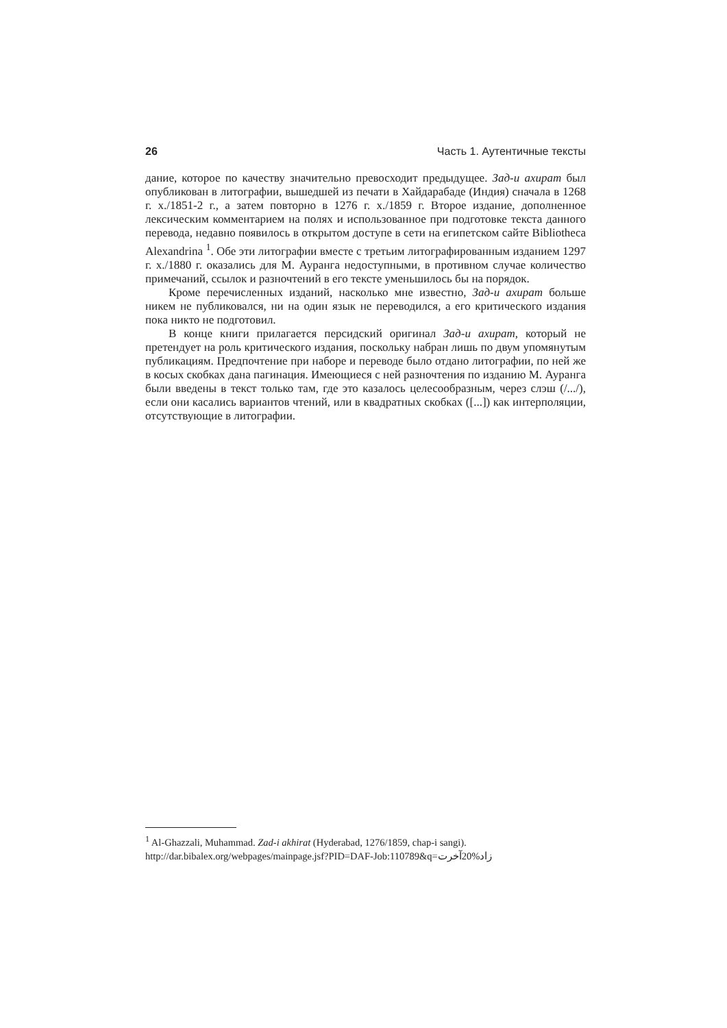26 Часть 1. Аутентичные тексты
дание, которое по качеству значительно превосходит предыдущее. Зад-и ахират был опубликован в литографии, вышедшей из печати в Хайдарабаде (Индия) сначала в 1268 г. х./1851-2 г., а затем повторно в 1276 г. х./1859 г. Второе издание, дополненное лексическим комментарием на полях и использованное при подготовке текста данного перевода, недавно появилось в открытом доступе в сети на египетском сайте Bibliotheca Alexandrina <sup>1</sup>. Обе эти литографии вместе с третьим литографированным изданием 1297 г. х./1880 г. оказались для М. Ауранга недоступными, в противном случае количество примечаний, ссылок и разночтений в его тексте уменьшилось бы на порядок.
Кроме перечисленных изданий, насколько мне известно, Зад-и ахират больше никем не публиковался, ни на один язык не переводился, а его критического издания пока никто не подготовил.
В конце книги прилагается персидский оригинал Зад-и ахират, который не претендует на роль критического издания, поскольку набран лишь по двум упомянутым публикациям. Предпочтение при наборе и переводе было отдано литографии, по ней же в косых скобках дана пагинация. Имеющиеся с ней разночтения по изданию М. Ауранга были введены в текст только там, где это казалось целесообразным, через слэш (/.../), если они касались вариантов чтений, или в квадратных скобках ([...]) как интерполяции, отсутствующие в литографии.
<sup>1</sup> Al-Ghazzali, Muhammad. Zad-i akhirat (Hyderabad, 1276/1859, chap-i sangi).
http://dar.bibalex.org/webpages/mainpage.jsf?PID=DAF-Job:110789&q=زاد%20آخرت